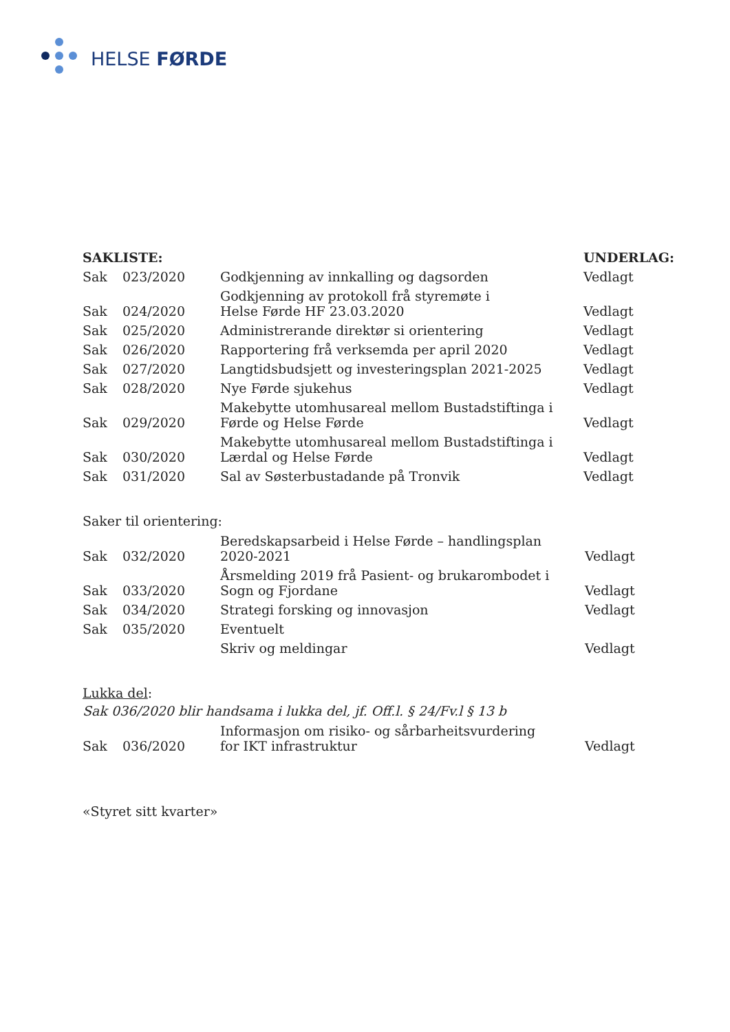HELSE FØRDE
| SAKLISTE: | | | UNDERLAG: |
| --- | --- | --- | --- |
| Sak | 023/2020 | Godkjenning av innkalling og dagsorden | Vedlagt |
| Sak | 024/2020 | Godkjenning av protokoll frå styremøte i Helse Førde HF 23.03.2020 | Vedlagt |
| Sak | 025/2020 | Administrerande direktør si orientering | Vedlagt |
| Sak | 026/2020 | Rapportering frå verksemda per april 2020 | Vedlagt |
| Sak | 027/2020 | Langtidsbudsjett og investeringsplan 2021-2025 | Vedlagt |
| Sak | 028/2020 | Nye Førde sjukehus | Vedlagt |
| Sak | 029/2020 | Makebytte utomhusareal mellom Bustadstiftinga i Førde og Helse Førde | Vedlagt |
| Sak | 030/2020 | Makebytte utomhusareal mellom Bustadstiftinga i Lærdal og Helse Førde | Vedlagt |
| Sak | 031/2020 | Sal av Søsterbustadande på Tronvik | Vedlagt |
Saker til orientering:
| Sak | 032/2020 | Beredskapsarbeid i Helse Førde – handlingsplan 2020-2021 | Vedlagt |
| Sak | 033/2020 | Årsmelding 2019 frå Pasient- og brukarombodet i Sogn og Fjordane | Vedlagt |
| Sak | 034/2020 | Strategi forsking og innovasjon | Vedlagt |
| Sak | 035/2020 | Eventuelt | |
| | | Skriv og meldingar | Vedlagt |
Lukka del:
Sak 036/2020 blir handsama i lukka del, jf. Off.l. § 24/Fv.l § 13 b
| Sak | 036/2020 | Informasjon om risiko- og sårbarheitsvurdering for IKT infrastruktur | Vedlagt |
«Styret sitt kvarter»